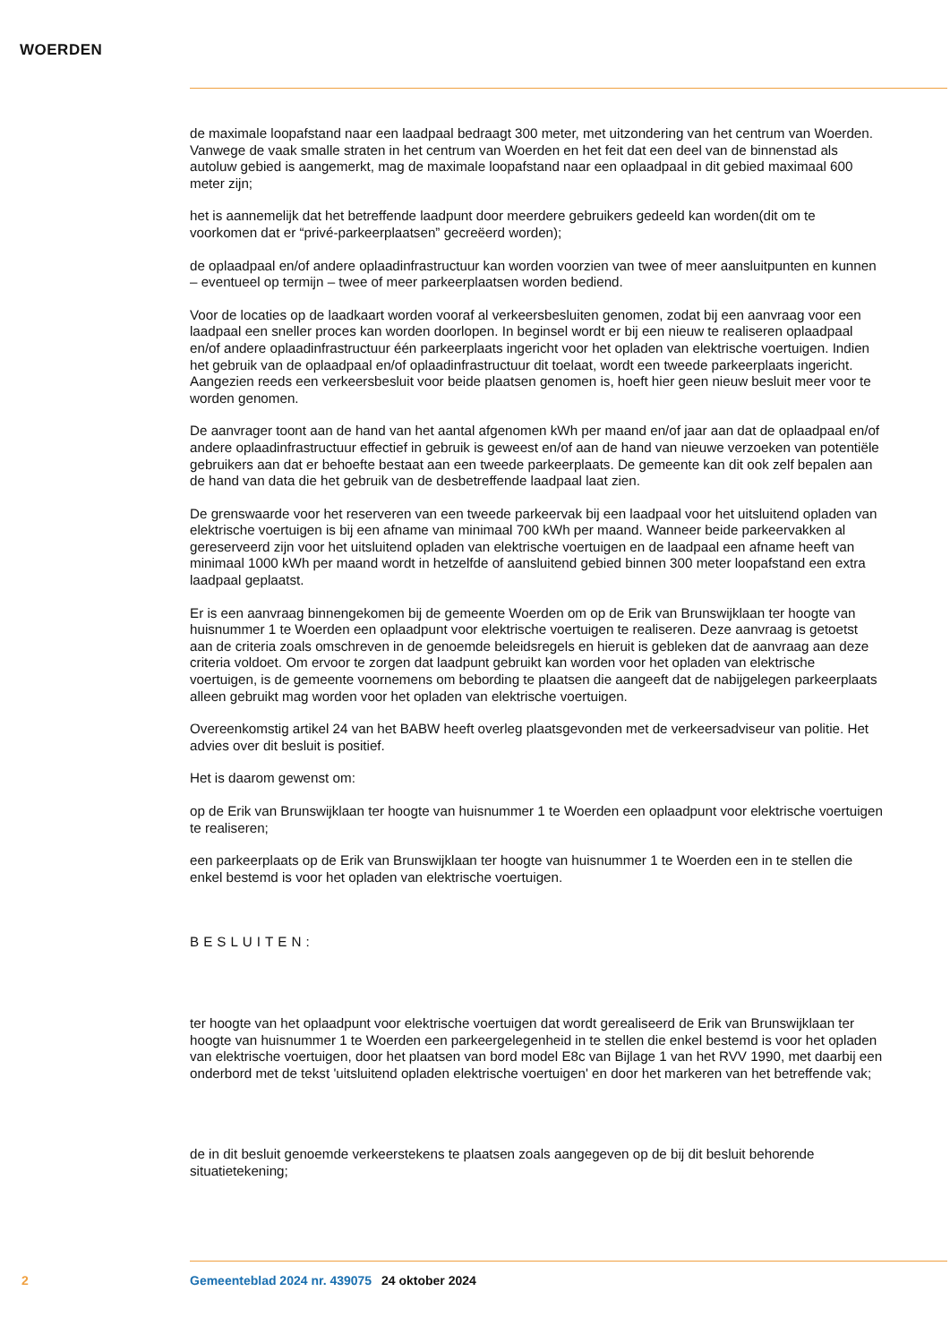WOERDEN
de maximale loopafstand naar een laadpaal bedraagt 300 meter, met uitzondering van het centrum van Woerden. Vanwege de vaak smalle straten in het centrum van Woerden en het feit dat een deel van de binnenstad als autoluw gebied is aangemerkt, mag de maximale loopafstand naar een oplaadpaal in dit gebied maximaal 600 meter zijn;
het is aannemelijk dat het betreffende laadpunt door meerdere gebruikers gedeeld kan worden(dit om te voorkomen dat er “privé-parkeerplaatsen” gecreëerd worden);
de oplaadpaal en/of andere oplaadinfrastructuur kan worden voorzien van twee of meer aansluitpunten en kunnen – eventueel op termijn – twee of meer parkeerplaatsen worden bediend.
Voor de locaties op de laadkaart worden vooraf al verkeersbesluiten genomen, zodat bij een aanvraag voor een laadpaal een sneller proces kan worden doorlopen. In beginsel wordt er bij een nieuw te realiseren oplaadpaal en/of andere oplaadinfrastructuur één parkeerplaats ingericht voor het opladen van elektrische voertuigen. Indien het gebruik van de oplaadpaal en/of oplaadinfrastructuur dit toelaat, wordt een tweede parkeerplaats ingericht. Aangezien reeds een verkeersbesluit voor beide plaatsen genomen is, hoeft hier geen nieuw besluit meer voor te worden genomen.
De aanvrager toont aan de hand van het aantal afgenomen kWh per maand en/of jaar aan dat de oplaadpaal en/of andere oplaadinfrastructuur effectief in gebruik is geweest en/of aan de hand van nieuwe verzoeken van potentiële gebruikers aan dat er behoefte bestaat aan een tweede parkeerplaats. De gemeente kan dit ook zelf bepalen aan de hand van data die het gebruik van de desbetreffende laadpaal laat zien.
De grenswaarde voor het reserveren van een tweede parkeervak bij een laadpaal voor het uitsluitend opladen van elektrische voertuigen is bij een afname van minimaal 700 kWh per maand. Wanneer beide parkeervakken al gereserveerd zijn voor het uitsluitend opladen van elektrische voertuigen en de laadpaal een afname heeft van minimaal 1000 kWh per maand wordt in hetzelfde of aansluitend gebied binnen 300 meter loopafstand een extra laadpaal geplaatst.
Er is een aanvraag binnengekomen bij de gemeente Woerden om op de Erik van Brunswijklaan ter hoogte van huisnummer 1 te Woerden een oplaadpunt voor elektrische voertuigen te realiseren. Deze aanvraag is getoetst aan de criteria zoals omschreven in de genoemde beleidsregels en hieruit is gebleken dat de aanvraag aan deze criteria voldoet. Om ervoor te zorgen dat laadpunt gebruikt kan worden voor het opladen van elektrische voertuigen, is de gemeente voornemens om bebording te plaatsen die aangeeft dat de nabijgelegen parkeerplaats alleen gebruikt mag worden voor het opladen van elektrische voertuigen.
Overeenkomstig artikel 24 van het BABW heeft overleg plaatsgevonden met de verkeersadviseur van politie. Het advies over dit besluit is positief.
Het is daarom gewenst om:
op de Erik van Brunswijklaan ter hoogte van huisnummer 1 te Woerden een oplaadpunt voor elektrische voertuigen te realiseren;
een parkeerplaats op de Erik van Brunswijklaan ter hoogte van huisnummer 1 te Woerden een in te stellen die enkel bestemd is voor het opladen van elektrische voertuigen.
BESLUITEN:
ter hoogte van het oplaadpunt voor elektrische voertuigen dat wordt gerealiseerd de Erik van Brunswijklaan ter hoogte van huisnummer 1 te Woerden een parkeergelegenheid in te stellen die enkel bestemd is voor het opladen van elektrische voertuigen, door het plaatsen van bord model E8c van Bijlage 1 van het RVV 1990, met daarbij een onderbord met de tekst 'uitsluitend opladen elektrische voertuigen' en door het markeren van het betreffende vak;
de in dit besluit genoemde verkeerstekens te plaatsen zoals aangegeven op de bij dit besluit behorende situatietekening;
2 Gemeenteblad 2024 nr. 439075 24 oktober 2024